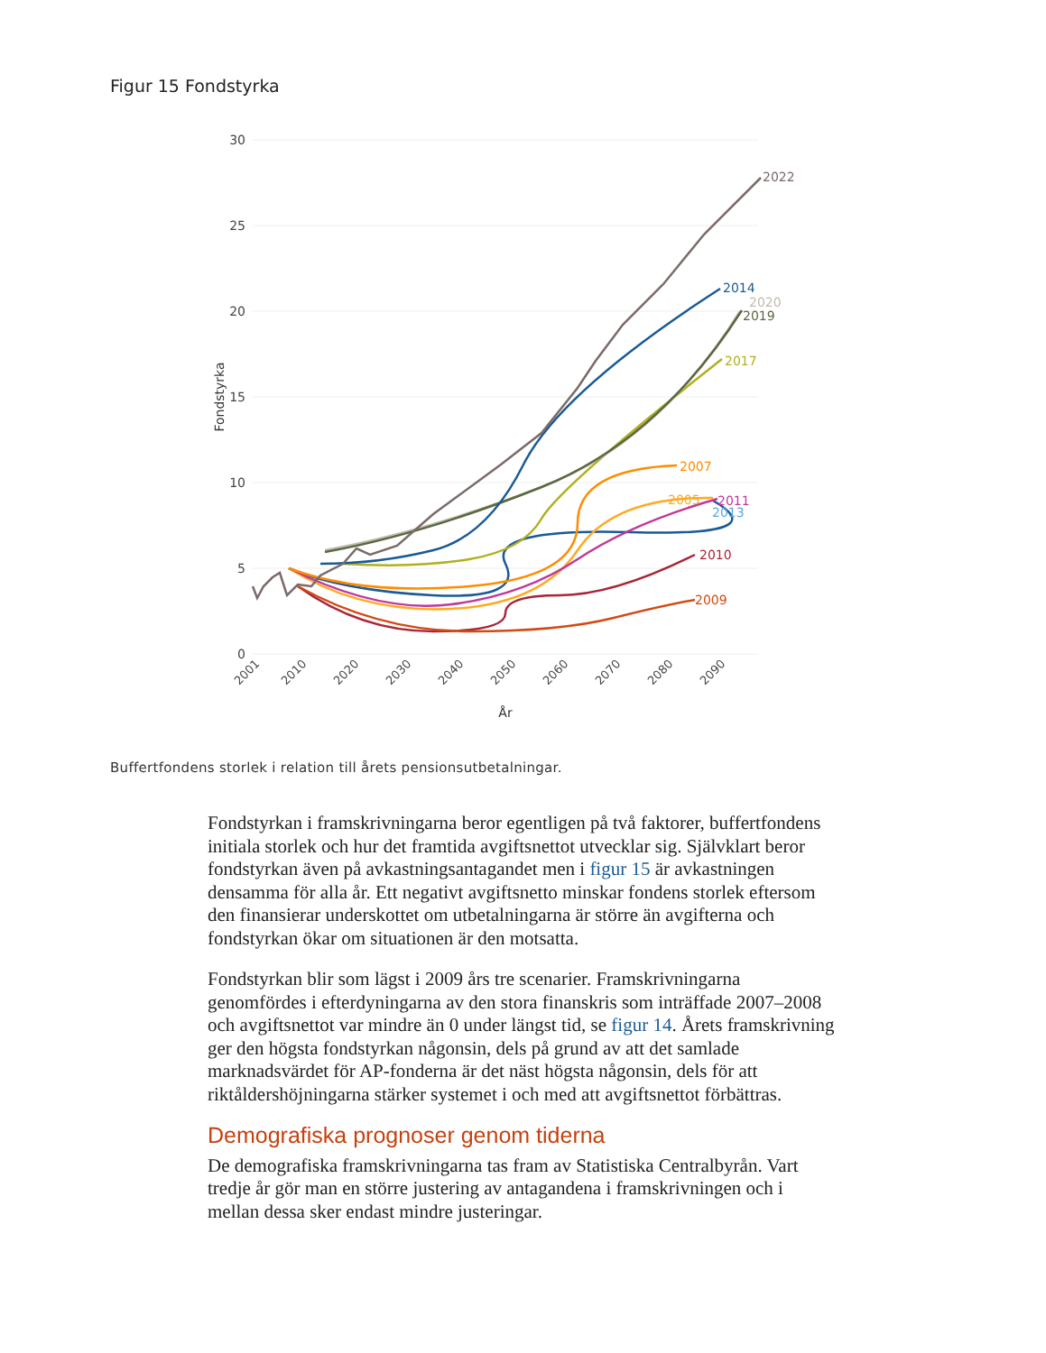Figur 15 Fondstyrka
30
25
20
15
10
5
0
Fondstyrka
2001
2010
2020
2030
2040
2050
2060
2070
2080
2090
År
2022
2014
2020
2019
2017
2007
2005
2011
2013
2010
2009
Buffertfondens storlek i relation till årets pensionsutbetalningar.
Fondstyrkan i framskrivningarna beror egentligen på två faktorer, buffertfondens initiala storlek och hur det framtida avgiftsnettot utvecklar sig. Självklart beror fondstyrkan även på avkastningsantagandet men i figur 15 är avkastningen densamma för alla år. Ett negativt avgiftsnetto minskar fondens storlek eftersom den finansierar underskottet om utbetalningarna är större än avgifterna och fondstyrkan ökar om situationen är den motsatta.
Fondstyrkan blir som lägst i 2009 års tre scenarier. Framskrivningarna genomfördes i efterdyningarna av den stora finanskris som inträffade 2007–2008 och avgiftsnettot var mindre än 0 under längst tid, se figur 14. Årets framskrivning ger den högsta fondstyrkan någonsin, dels på grund av att det samlade marknadsvärdet för AP-fonderna är det näst högsta någonsin, dels för att riktåldershöjningarna stärker systemet i och med att avgiftsnettot förbättras.
Demografiska prognoser genom tiderna
De demografiska framskrivningarna tas fram av Statistiska Centralbyrån. Vart tredje år gör man en större justering av antagandena i framskrivningen och i mellan dessa sker endast mindre justeringar.